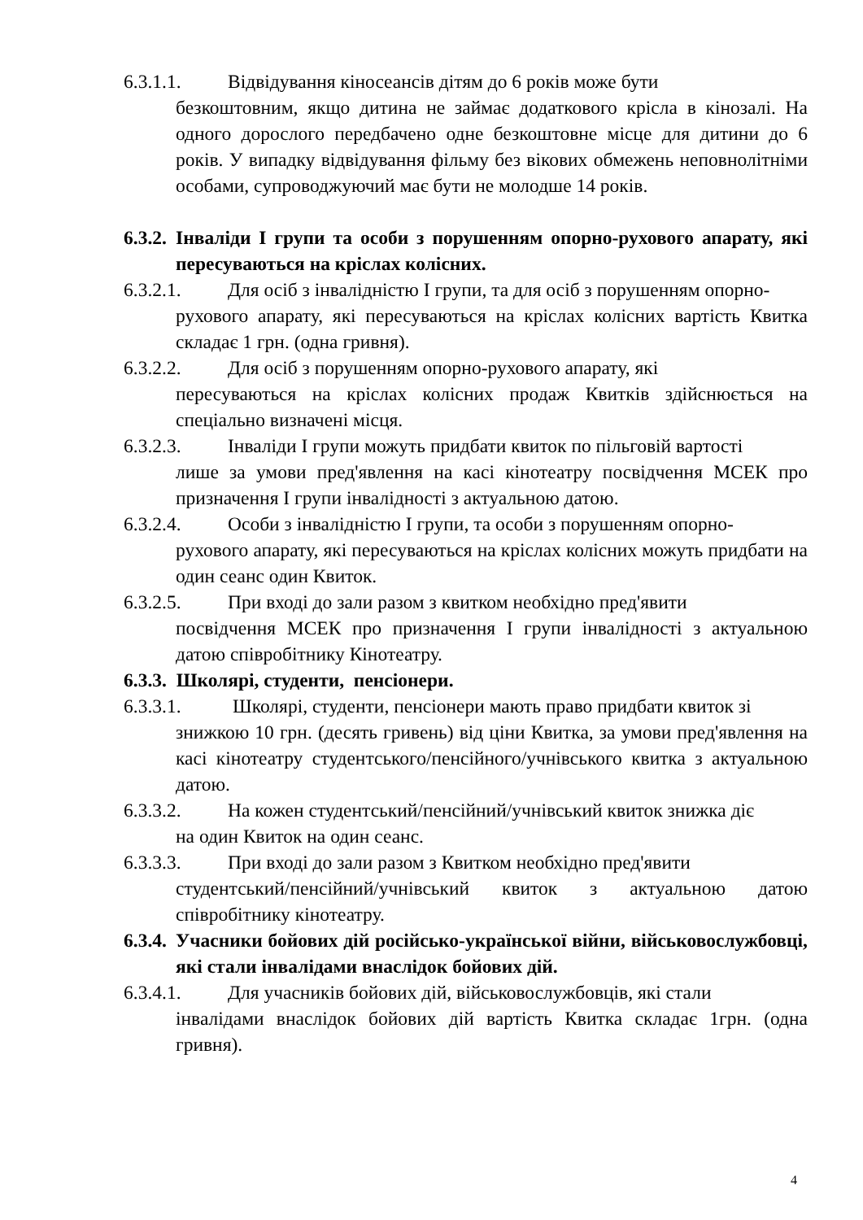6.3.1.1. Відвідування кіносеансів дітям до 6 років може бути
безкоштовним, якщо дитина не займає додаткового крісла в кінозалі. На одного дорослого передбачено одне безкоштовне місце для дитини до 6 років. У випадку відвідування фільму без вікових обмежень неповнолітніми особами, супроводжуючий має бути не молодше 14 років.
6.3.2. Інваліди І групи та особи з порушенням опорно-рухового апарату, які пересуваються на кріслах колісних.
6.3.2.1. Для осіб з інвалідністю І групи, та для осіб з порушенням опорно-
рухового апарату, які пересуваються на кріслах колісних вартість Квитка складає 1 грн. (одна гривня).
6.3.2.2. Для осіб з порушенням опорно-рухового апарату, які
пересуваються на кріслах колісних продаж Квитків здійснюється на спеціально визначені місця.
6.3.2.3. Інваліди І групи можуть придбати квиток по пільговій вартості
лише за умови пред'явлення на касі кінотеатру посвідчення МСЕК про призначення І групи інвалідності з актуальною датою.
6.3.2.4. Особи з інвалідністю І групи, та особи з порушенням опорно-
рухового апарату, які пересуваються на кріслах колісних можуть придбати на один сеанс один Квиток.
6.3.2.5. При вході до зали разом з квитком необхідно пред'явити
посвідчення МСЕК про призначення І групи інвалідності з актуальною датою співробітнику Кінотеатру.
6.3.3. Школярі, студенти, пенсіонери.
6.3.3.1. Школярі, студенти, пенсіонери мають право придбати квиток зі
знижкою 10 грн. (десять гривень) від ціни Квитка, за умови пред'явлення на касі кінотеатру студентського/пенсійного/учнівського квитка з актуальною датою.
6.3.3.2. На кожен студентський/пенсійний/учнівський квиток знижка діє
на один Квиток на один сеанс.
6.3.3.3. При вході до зали разом з Квитком необхідно пред'явити
студентський/пенсійний/учнівський квиток з актуальною датою співробітнику кінотеатру.
6.3.4. Учасники бойових дій російсько-української війни, військовослужбовці, які стали інвалідами внаслідок бойових дій.
6.3.4.1. Для учасників бойових дій, військовослужбовців, які стали
інвалідами внаслідок бойових дій вартість Квитка складає 1грн. (одна гривня).
4